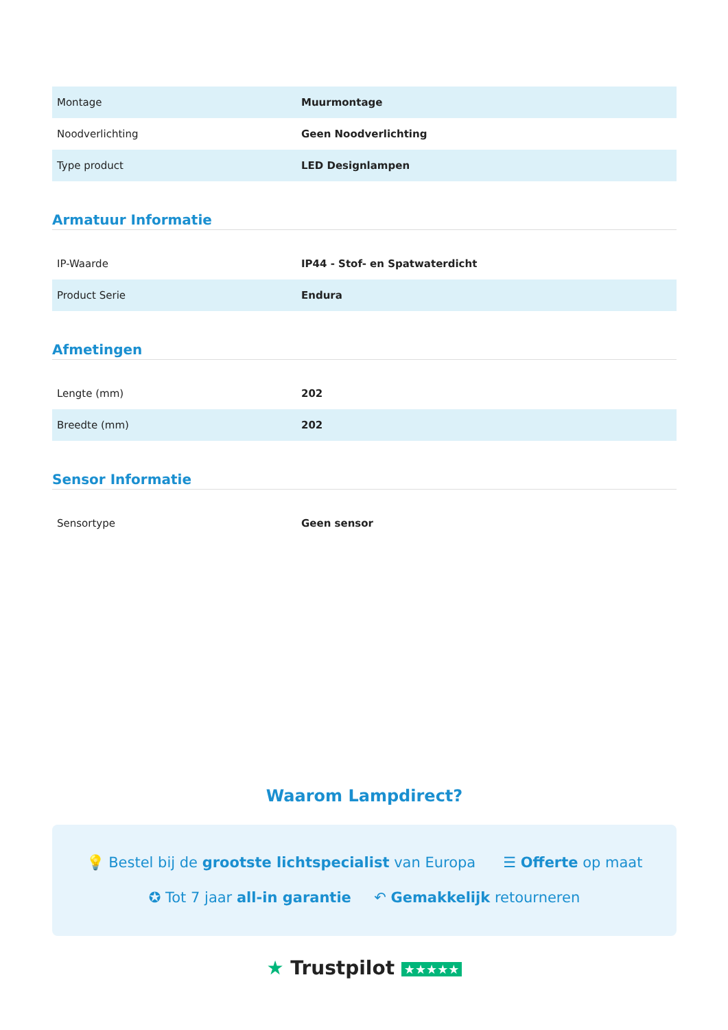| Montage | Muurmontage |
| Noodverlichting | Geen Noodverlichting |
| Type product | LED Designlampen |
Armatuur Informatie
| IP-Waarde | IP44 - Stof- en Spatwaterdicht |
| Product Serie | Endura |
Afmetingen
| Lengte (mm) | 202 |
| Breedte (mm) | 202 |
Sensor Informatie
| Sensortype | Geen sensor |
Waarom Lampdirect?
💡 Bestel bij de grootste lichtspecialist van Europa ☰ Offerte op maat
✪ Tot 7 jaar all-in garantie ↶ Gemakkelijk retourneren
★ Trustpilot ★★★★★